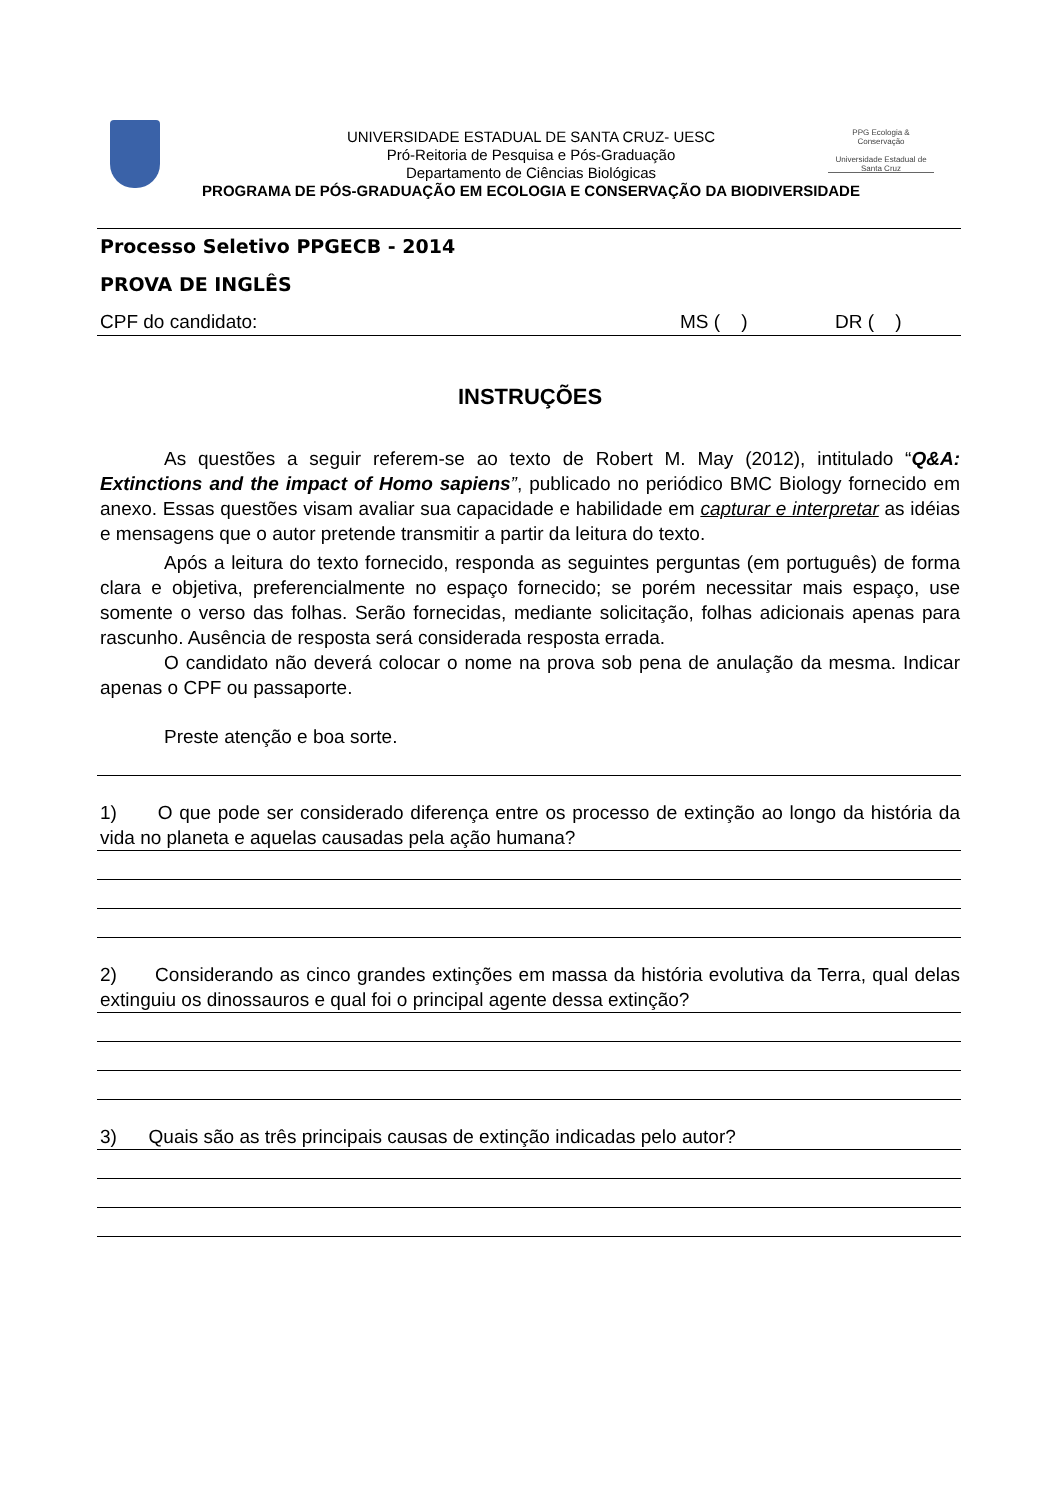PPG Ecologia & Conservação
Universidade Estadual de Santa Cruz
UNIVERSIDADE ESTADUAL DE SANTA CRUZ- UESC
Pró-Reitoria de Pesquisa e Pós-Graduação
Departamento de Ciências Biológicas
PROGRAMA DE PÓS-GRADUAÇÃO EM ECOLOGIA E CONSERVAÇÃO DA BIODIVERSIDADE
Processo Seletivo PPGECB - 2014
PROVA DE INGLÊS
CPF do candidato: MS ( ) DR ( )
INSTRUÇÕES
As questões a seguir referem-se ao texto de Robert M. May (2012), intitulado “Q&A: Extinctions and the impact of Homo sapiens”, publicado no periódico BMC Biology fornecido em anexo. Essas questões visam avaliar sua capacidade e habilidade em capturar e interpretar as idéias e mensagens que o autor pretende transmitir a partir da leitura do texto.
Após a leitura do texto fornecido, responda as seguintes perguntas (em português) de forma clara e objetiva, preferencialmente no espaço fornecido; se porém necessitar mais espaço, use somente o verso das folhas. Serão fornecidas, mediante solicitação, folhas adicionais apenas para rascunho. Ausência de resposta será considerada resposta errada.
O candidato não deverá colocar o nome na prova sob pena de anulação da mesma. Indicar apenas o CPF ou passaporte.
Preste atenção e boa sorte.
1) O que pode ser considerado diferença entre os processo de extinção ao longo da história da vida no planeta e aquelas causadas pela ação humana?
2) Considerando as cinco grandes extinções em massa da história evolutiva da Terra, qual delas extinguiu os dinossauros e qual foi o principal agente dessa extinção?
3) Quais são as três principais causas de extinção indicadas pelo autor?